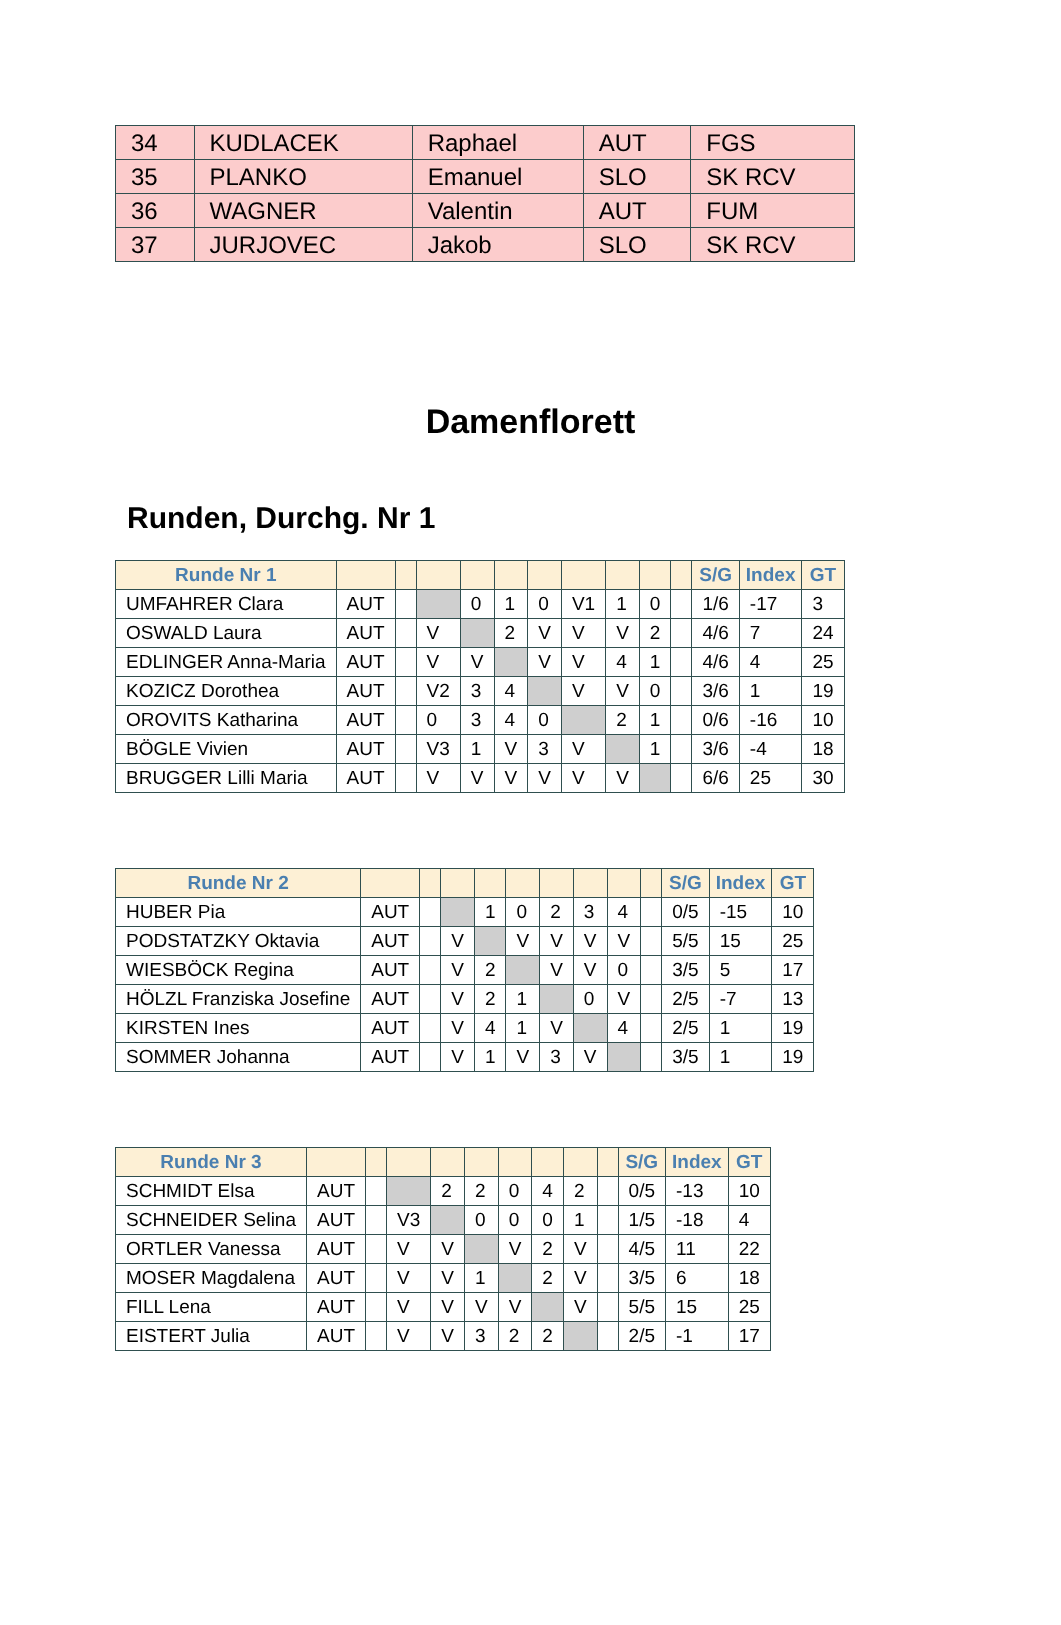| 34 | KUDLACEK | Raphael | AUT | FGS |
| 35 | PLANKO | Emanuel | SLO | SK RCV |
| 36 | WAGNER | Valentin | AUT | FUM |
| 37 | JURJOVEC | Jakob | SLO | SK RCV |
Damenflorett
Runden, Durchg. Nr 1
| Runde Nr 1 | | | | | | | | | | | S/G | Index | GT |
| --- | --- | --- | --- | --- | --- | --- | --- | --- | --- | --- | --- | --- | --- |
| UMFAHRER Clara | AUT | | | 0 | 1 | 0 | V1 | 1 | 0 | | 1/6 | -17 | 3 |
| OSWALD Laura | AUT | | V | | 2 | V | V | V | 2 | | 4/6 | 7 | 24 |
| EDLINGER Anna-Maria | AUT | | V | V | | V | V | 4 | 1 | | 4/6 | 4 | 25 |
| KOZICZ Dorothea | AUT | | V2 | 3 | 4 | | V | V | 0 | | 3/6 | 1 | 19 |
| OROVITS Katharina | AUT | | 0 | 3 | 4 | 0 | | 2 | 1 | | 0/6 | -16 | 10 |
| BÖGLE Vivien | AUT | | V3 | 1 | V | 3 | V | | 1 | | 3/6 | -4 | 18 |
| BRUGGER Lilli Maria | AUT | | V | V | V | V | V | V | | | 6/6 | 25 | 30 |
| Runde Nr 2 | | | | | | | | | | S/G | Index | GT |
| --- | --- | --- | --- | --- | --- | --- | --- | --- | --- | --- | --- | --- |
| HUBER Pia | AUT | | | 1 | 0 | 2 | 3 | 4 | | 0/5 | -15 | 10 |
| PODSTATZKY Oktavia | AUT | | V | | V | V | V | V | | 5/5 | 15 | 25 |
| WIESBÖCK Regina | AUT | | V | 2 | | V | V | 0 | | 3/5 | 5 | 17 |
| HÖLZL Franziska Josefine | AUT | | V | 2 | 1 | | 0 | V | | 2/5 | -7 | 13 |
| KIRSTEN Ines | AUT | | V | 4 | 1 | V | | 4 | | 2/5 | 1 | 19 |
| SOMMER Johanna | AUT | | V | 1 | V | 3 | V | | | 3/5 | 1 | 19 |
| Runde Nr 3 | | | | | | | | | | S/G | Index | GT |
| --- | --- | --- | --- | --- | --- | --- | --- | --- | --- | --- | --- | --- |
| SCHMIDT Elsa | AUT | | | 2 | 2 | 0 | 4 | 2 | | 0/5 | -13 | 10 |
| SCHNEIDER Selina | AUT | | V3 | | 0 | 0 | 0 | 1 | | 1/5 | -18 | 4 |
| ORTLER Vanessa | AUT | | V | V | | V | 2 | V | | 4/5 | 11 | 22 |
| MOSER Magdalena | AUT | | V | V | 1 | | 2 | V | | 3/5 | 6 | 18 |
| FILL Lena | AUT | | V | V | V | V | | V | | 5/5 | 15 | 25 |
| EISTERT Julia | AUT | | V | V | 3 | 2 | 2 | | | 2/5 | -1 | 17 |